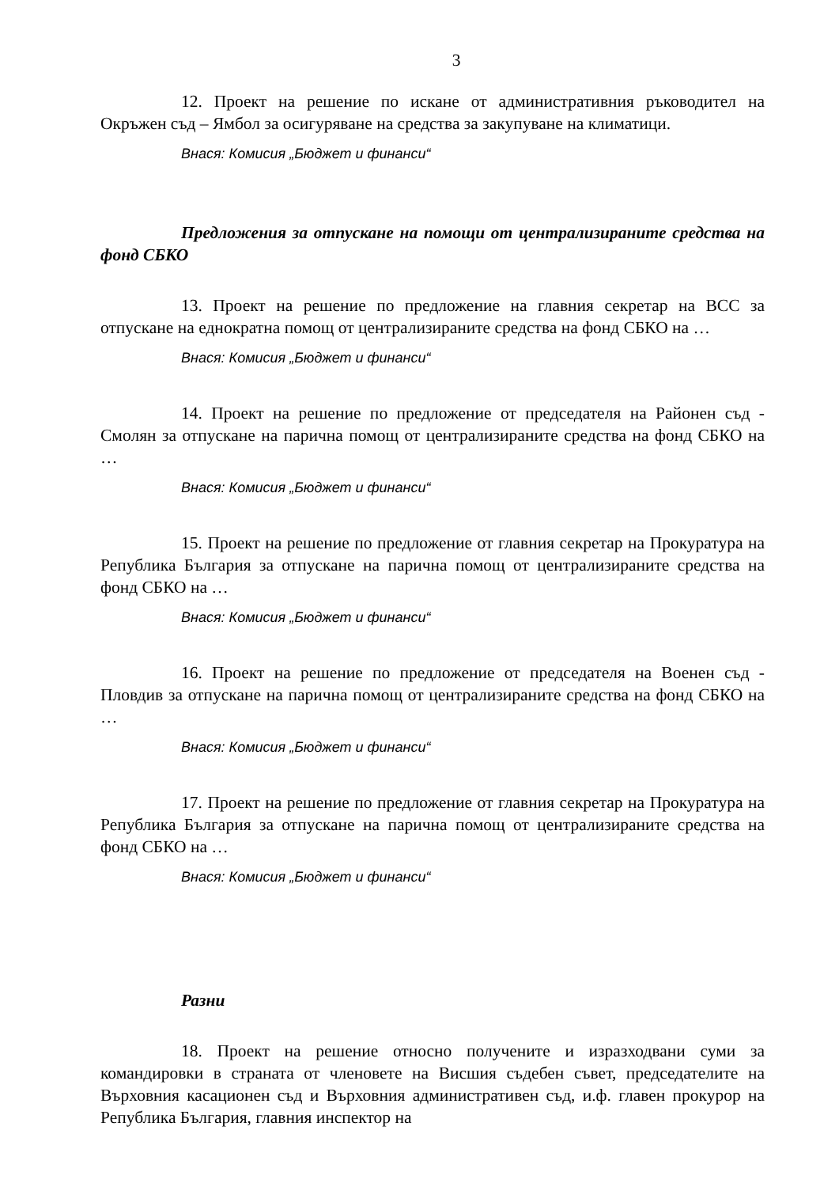3
12. Проект на решение по искане от административния ръководител на Окръжен съд – Ямбол за осигуряване на средства за закупуване на климатици.
Внася: Комисия „Бюджет и финанси“
Предложения за отпускане на помощи от централизираните средства на фонд СБКО
13. Проект на решение по предложение на главния секретар на ВСС за отпускане на еднократна помощ от централизираните средства на фонд СБКО на …
Внася: Комисия „Бюджет и финанси“
14. Проект на решение по предложение от председателя на Районен съд - Смолян за отпускане на парична помощ от централизираните средства на фонд СБКО на …
Внася: Комисия „Бюджет и финанси“
15. Проект на решение по предложение от главния секретар на Прокуратура на Република България за отпускане на парична помощ от централизираните средства на фонд СБКО на …
Внася: Комисия „Бюджет и финанси“
16. Проект на решение по предложение от председателя на Военен съд - Пловдив за отпускане на парична помощ от централизираните средства на фонд СБКО на …
Внася: Комисия „Бюджет и финанси“
17. Проект на решение по предложение от главния секретар на Прокуратура на Република България за отпускане на парична помощ от централизираните средства на фонд СБКО на …
Внася: Комисия „Бюджет и финанси“
Разни
18. Проект на решение относно получените и изразходвани суми за командировки в страната от членовете на Висшия съдебен съвет, председателите на Върховния касационен съд и Върховния административен съд, и.ф. главен прокурор на Република България, главния инспектор на